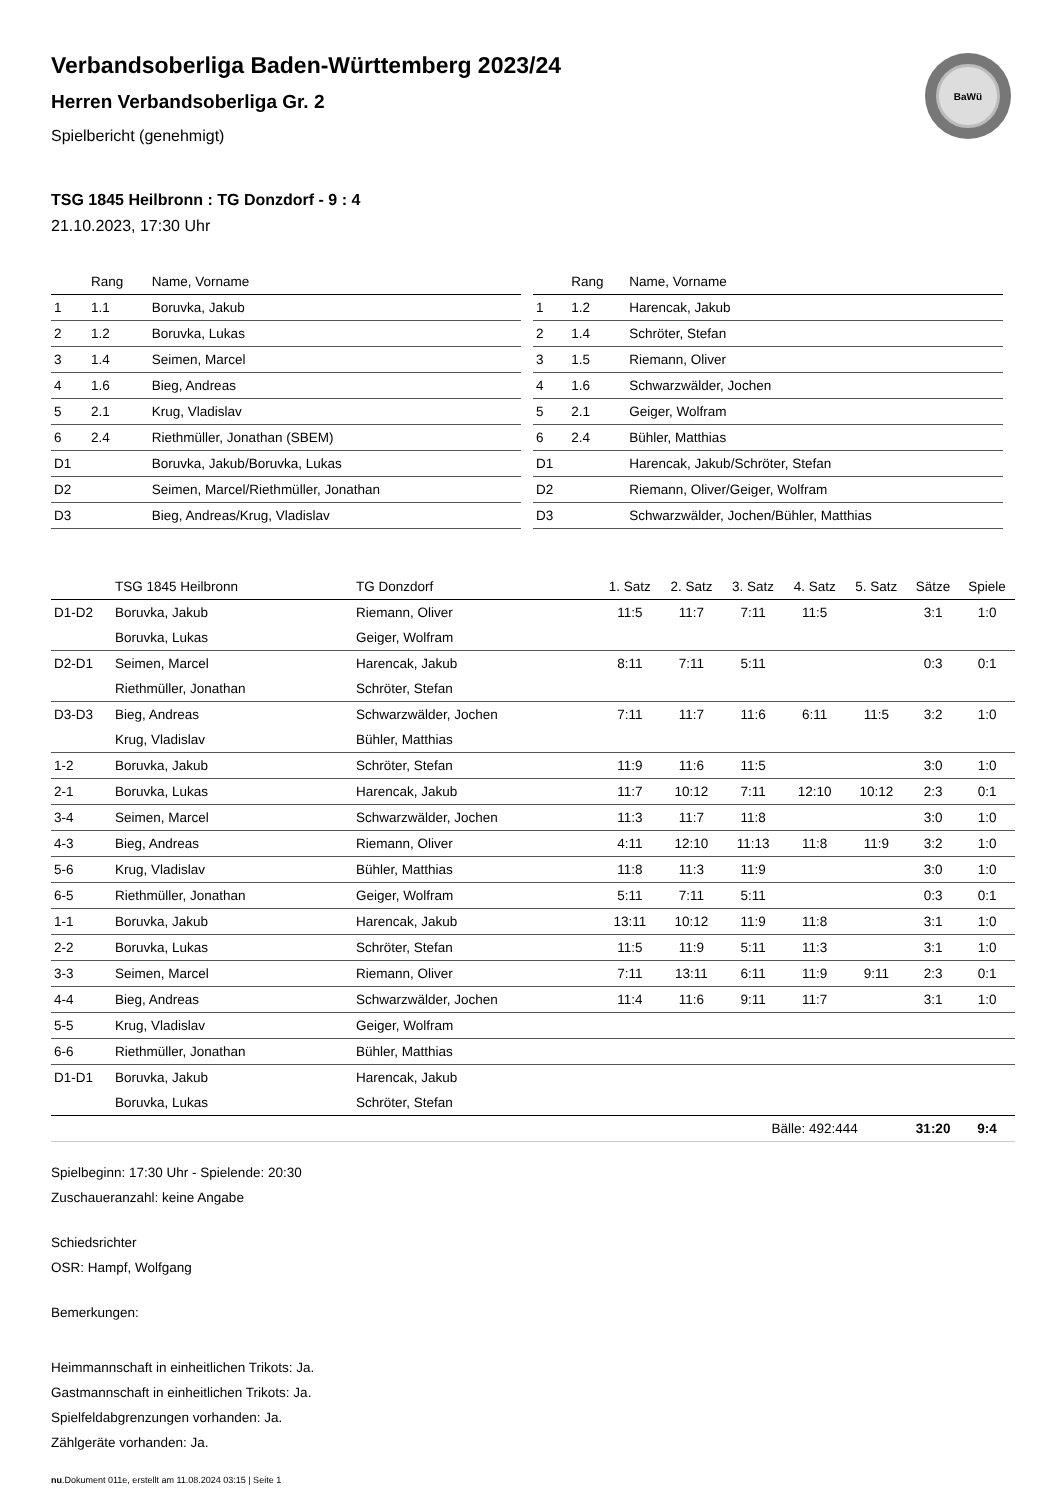BaWü
Verbandsoberliga Baden-Württemberg 2023/24
Herren Verbandsoberliga Gr. 2
Spielbericht (genehmigt)
TSG 1845 Heilbronn : TG Donzdorf - 9 : 4
21.10.2023, 17:30 Uhr
| | Rang | Name, Vorname |
| --- | --- | --- |
| 1 | 1.1 | Boruvka, Jakub |
| 2 | 1.2 | Boruvka, Lukas |
| 3 | 1.4 | Seimen, Marcel |
| 4 | 1.6 | Bieg, Andreas |
| 5 | 2.1 | Krug, Vladislav |
| 6 | 2.4 | Riethmüller, Jonathan (SBEM) |
| D1 | | Boruvka, Jakub/Boruvka, Lukas |
| D2 | | Seimen, Marcel/Riethmüller, Jonathan |
| D3 | | Bieg, Andreas/Krug, Vladislav |
| | Rang | Name, Vorname |
| --- | --- | --- |
| 1 | 1.2 | Harencak, Jakub |
| 2 | 1.4 | Schröter, Stefan |
| 3 | 1.5 | Riemann, Oliver |
| 4 | 1.6 | Schwarzwälder, Jochen |
| 5 | 2.1 | Geiger, Wolfram |
| 6 | 2.4 | Bühler, Matthias |
| D1 | | Harencak, Jakub/Schröter, Stefan |
| D2 | | Riemann, Oliver/Geiger, Wolfram |
| D3 | | Schwarzwälder, Jochen/Bühler, Matthias |
| | TSG 1845 Heilbronn | TG Donzdorf | 1. Satz | 2. Satz | 3. Satz | 4. Satz | 5. Satz | Sätze | Spiele |
| --- | --- | --- | --- | --- | --- | --- | --- | --- | --- |
| D1-D2 | Boruvka, Jakub | Riemann, Oliver | 11:5 | 11:7 | 7:11 | 11:5 | | 3:1 | 1:0 |
| | Boruvka, Lukas | Geiger, Wolfram | | | | | | | |
| D2-D1 | Seimen, Marcel | Harencak, Jakub | 8:11 | 7:11 | 5:11 | | | 0:3 | 0:1 |
| | Riethmüller, Jonathan | Schröter, Stefan | | | | | | | |
| D3-D3 | Bieg, Andreas | Schwarzwälder, Jochen | 7:11 | 11:7 | 11:6 | 6:11 | 11:5 | 3:2 | 1:0 |
| | Krug, Vladislav | Bühler, Matthias | | | | | | | |
| 1-2 | Boruvka, Jakub | Schröter, Stefan | 11:9 | 11:6 | 11:5 | | | 3:0 | 1:0 |
| 2-1 | Boruvka, Lukas | Harencak, Jakub | 11:7 | 10:12 | 7:11 | 12:10 | 10:12 | 2:3 | 0:1 |
| 3-4 | Seimen, Marcel | Schwarzwälder, Jochen | 11:3 | 11:7 | 11:8 | | | 3:0 | 1:0 |
| 4-3 | Bieg, Andreas | Riemann, Oliver | 4:11 | 12:10 | 11:13 | 11:8 | 11:9 | 3:2 | 1:0 |
| 5-6 | Krug, Vladislav | Bühler, Matthias | 11:8 | 11:3 | 11:9 | | | 3:0 | 1:0 |
| 6-5 | Riethmüller, Jonathan | Geiger, Wolfram | 5:11 | 7:11 | 5:11 | | | 0:3 | 0:1 |
| 1-1 | Boruvka, Jakub | Harencak, Jakub | 13:11 | 10:12 | 11:9 | 11:8 | | 3:1 | 1:0 |
| 2-2 | Boruvka, Lukas | Schröter, Stefan | 11:5 | 11:9 | 5:11 | 11:3 | | 3:1 | 1:0 |
| 3-3 | Seimen, Marcel | Riemann, Oliver | 7:11 | 13:11 | 6:11 | 11:9 | 9:11 | 2:3 | 0:1 |
| 4-4 | Bieg, Andreas | Schwarzwälder, Jochen | 11:4 | 11:6 | 9:11 | 11:7 | | 3:1 | 1:0 |
| 5-5 | Krug, Vladislav | Geiger, Wolfram | | | | | | | |
| 6-6 | Riethmüller, Jonathan | Bühler, Matthias | | | | | | | |
| D1-D1 | Boruvka, Jakub | Harencak, Jakub | | | | | | | |
| | Boruvka, Lukas | Schröter, Stefan | | | | | | | |
| | | | | | Bälle: 492:444 | | | 31:20 | 9:4 |
Spielbeginn: 17:30 Uhr - Spielende: 20:30
Zuschaueranzahl: keine Angabe
Schiedsrichter
OSR: Hampf, Wolfgang
Bemerkungen:
Heimmannschaft in einheitlichen Trikots: Ja.
Gastmannschaft in einheitlichen Trikots: Ja.
Spielfeldabgrenzungen vorhanden: Ja.
Zählgeräte vorhanden: Ja.
nu.Dokument 011e, erstellt am 11.08.2024 03:15 | Seite 1